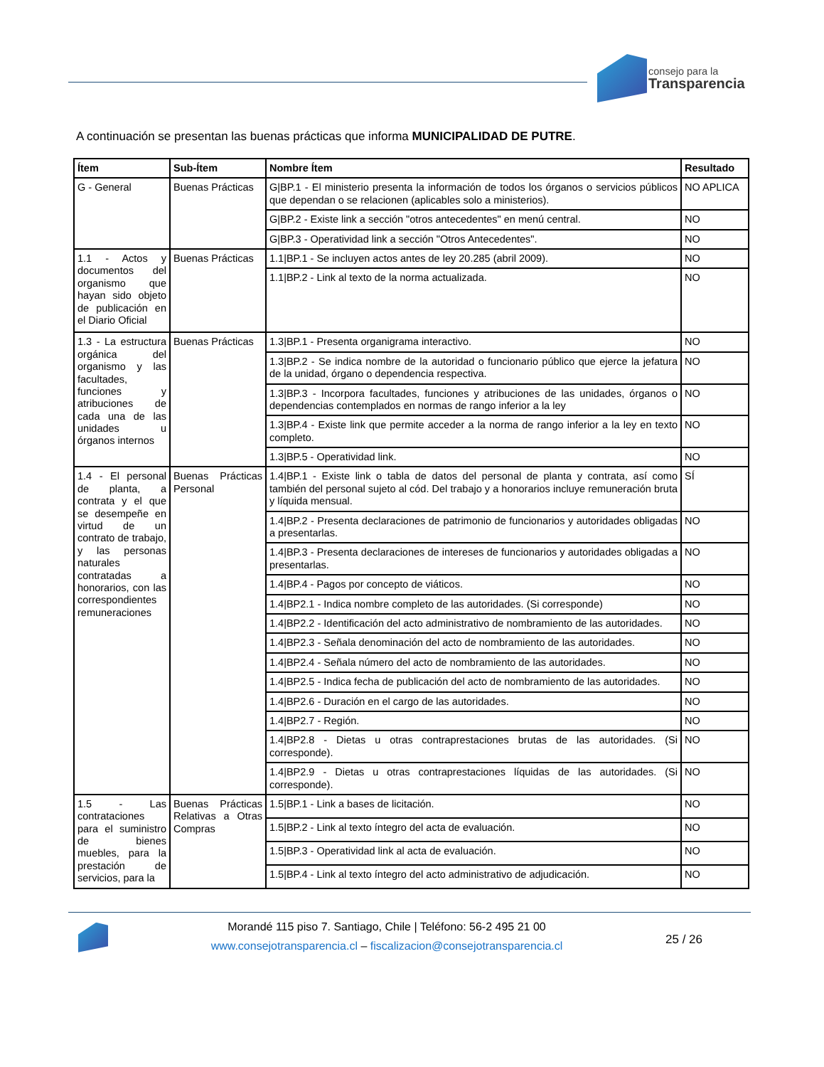consejo para la
Transparencia
A continuación se presentan las buenas prácticas que informa MUNICIPALIDAD DE PUTRE.
| Ítem | Sub-Ítem | Nombre Ítem | Resultado |
| --- | --- | --- | --- |
| G - General | Buenas Prácticas | G/BP.1 - El ministerio presenta la información de todos los órganos o servicios públicos que dependan o se relacionen (aplicables solo a ministerios). | NO APLICA |
| | | G/BP.2 - Existe link a sección "otros antecedentes" en menú central. | NO |
| | | G/BP.3 - Operatividad link a sección "Otros Antecedentes". | NO |
| 1.1 - Actos y documentos del organismo que hayan sido objeto de publicación en el Diario Oficial | Buenas Prácticas | 1.1/BP.1 - Se incluyen actos antes de ley 20.285 (abril 2009). | NO |
| | | 1.1/BP.2 - Link al texto de la norma actualizada. | NO |
| 1.3 - La estructura orgánica del organismo y las facultades, funciones y atribuciones de cada una de las unidades u órganos internos | Buenas Prácticas | 1.3/BP.1 - Presenta organigrama interactivo. | NO |
| | | 1.3/BP.2 - Se indica nombre de la autoridad o funcionario público que ejerce la jefatura de la unidad, órgano o dependencia respectiva. | NO |
| | | 1.3/BP.3 - Incorpora facultades, funciones y atribuciones de las unidades, órganos o dependencias contemplados en normas de rango inferior a la ley | NO |
| | | 1.3/BP.4 - Existe link que permite acceder a la norma de rango inferior a la ley en texto completo. | NO |
| | | 1.3/BP.5 - Operatividad link. | NO |
| 1.4 - El personal de planta, a contrata y el que se desempeñe en virtud de un contrato de trabajo, y las personas naturales contratadas a honorarios, con las correspondientes remuneraciones | Buenas Prácticas Personal | 1.4/BP.1 - Existe link o tabla de datos del personal de planta y contrata, así como también del personal sujeto al cód. Del trabajo y a honorarios incluye remuneración bruta y líquida mensual. | SÍ |
| | | 1.4/BP.2 - Presenta declaraciones de patrimonio de funcionarios y autoridades obligadas a presentarlas. | NO |
| | | 1.4/BP.3 - Presenta declaraciones de intereses de funcionarios y autoridades obligadas a presentarlas. | NO |
| | | 1.4/BP.4 - Pagos por concepto de viáticos. | NO |
| | | 1.4/BP2.1 - Indica nombre completo de las autoridades. (Si corresponde) | NO |
| | | 1.4/BP2.2 - Identificación del acto administrativo de nombramiento de las autoridades. | NO |
| | | 1.4/BP2.3 - Señala denominación del acto de nombramiento de las autoridades. | NO |
| | | 1.4/BP2.4 - Señala número del acto de nombramiento de las autoridades. | NO |
| | | 1.4/BP2.5 - Indica fecha de publicación del acto de nombramiento de las autoridades. | NO |
| | | 1.4/BP2.6 - Duración en el cargo de las autoridades. | NO |
| | | 1.4/BP2.7 - Región. | NO |
| | | 1.4/BP2.8 - Dietas u otras contraprestaciones brutas de las autoridades. (Si corresponde). | NO |
| | | 1.4/BP2.9 - Dietas u otras contraprestaciones líquidas de las autoridades. (Si corresponde). | NO |
| 1.5 - Las contrataciones para el suministro de bienes muebles, para la prestación de servicios, para la | Buenas Prácticas Relativas a Otras Compras | 1.5/BP.1 - Link a bases de licitación. | NO |
| | | 1.5/BP.2 - Link al texto íntegro del acta de evaluación. | NO |
| | | 1.5/BP.3 - Operatividad link al acta de evaluación. | NO |
| | | 1.5/BP.4 - Link al texto íntegro del acto administrativo de adjudicación. | NO |
Morandé 115 piso 7. Santiago, Chile | Teléfono: 56-2 495 21 00
www.consejotransparencia.cl – fiscalizacion@consejotransparencia.cl
25 / 26